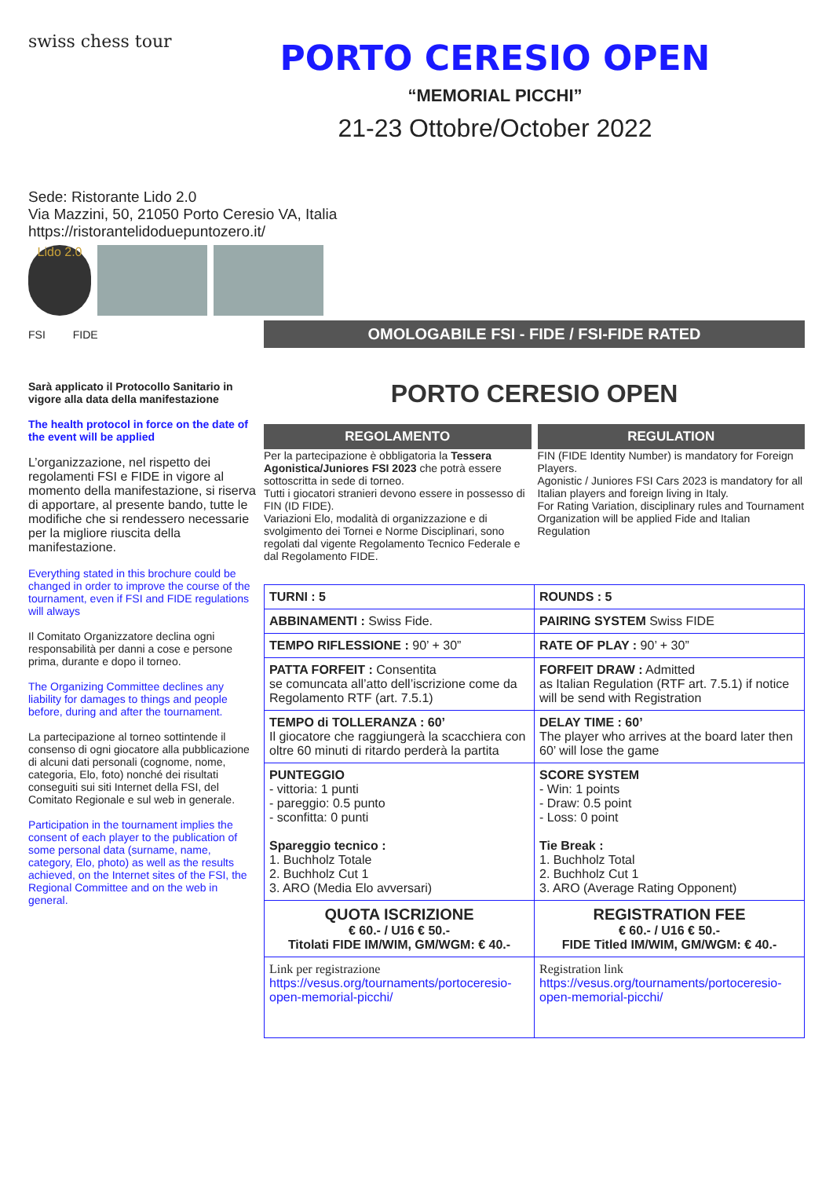swiss chess tour
PORTO CERESIO OPEN
“MEMORIAL PICCHI”
21-23 Ottobre/October 2022
Sede: Ristorante Lido 2.0
Via Mazzini, 50, 21050 Porto Ceresio VA, Italia
https://ristorantelidoduepuntozero.it/
Lido 2.0
FSI FIDE
Sarà applicato il Protocollo Sanitario in vigore alla data della manifestazione
The health protocol in force on the date of the event will be applied
L’organizzazione, nel rispetto dei regolamenti FSI e FIDE in vigore al momento della manifestazione, si riserva di apportare, al presente bando, tutte le modifiche che si rendessero necessarie per la migliore riuscita della manifestazione.
Everything stated in this brochure could be changed in order to improve the course of the tournament, even if FSI and FIDE regulations will always
Il Comitato Organizzatore declina ogni responsabilità per danni a cose e persone prima, durante e dopo il torneo.
The Organizing Committee declines any liability for damages to things and people before, during and after the tournament.
La partecipazione al torneo sottintende il consenso di ogni giocatore alla pubblicazione di alcuni dati personali (cognome, nome, categoria, Elo, foto) nonché dei risultati conseguiti sui siti Internet della FSI, del Comitato Regionale e sul web in generale.
Participation in the tournament implies the consent of each player to the publication of some personal data (surname, name, category, Elo, photo) as well as the results achieved, on the Internet sites of the FSI, the Regional Committee and on the web in general.
OMOLOGABILE FSI - FIDE / FSI-FIDE RATED
PORTO CERESIO OPEN
REGOLAMENTO
Per la partecipazione è obbligatoria la Tessera Agonistica/Juniores FSI 2023 che potrà essere sottoscritta in sede di torneo.
Tutti i giocatori stranieri devono essere in possesso di FIN (ID FIDE).
Variazioni Elo, modalità di organizzazione e di svolgimento dei Tornei e Norme Disciplinari, sono regolati dal vigente Regolamento Tecnico Federale e dal Regolamento FIDE.
REGULATION
FIN (FIDE Identity Number) is mandatory for Foreign Players.
Agonistic / Juniores FSI Cars 2023 is mandatory for all Italian players and foreign living in Italy.
For Rating Variation, disciplinary rules and Tournament Organization will be applied Fide and Italian Regulation
| TURNI : 5 | ROUNDS : 5 |
| ABBINAMENTI : Swiss Fide. | PAIRING SYSTEM Swiss FIDE |
| TEMPO RIFLESSIONE : 90’ + 30” | RATE OF PLAY : 90’ + 30” |
| PATTA FORFEIT : Consentita se comuncata all’atto dell’iscrizione come da Regolamento RTF (art. 7.5.1) | FORFEIT DRAW : Admitted as Italian Regulation (RTF art. 7.5.1) if notice will be send with Registration |
| TEMPO di TOLLERANZA : 60’ Il giocatore che raggiungerà la scacchiera con oltre 60 minuti di ritardo perderà la partita | DELAY TIME : 60’ The player who arrives at the board later then 60’ will lose the game |
| PUNTEGGIO - vittoria: 1 punti - pareggio: 0.5 punto - sconfitta: 0 punti Spareggio tecnico : 1. Buchholz Totale 2. Buchholz Cut 1 3. ARO (Media Elo avversari) | SCORE SYSTEM - Win: 1 points - Draw: 0.5 point - Loss: 0 point Tie Break : 1. Buchholz Total 2. Buchholz Cut 1 3. ARO (Average Rating Opponent) |
| QUOTA ISCRIZIONE € 60.- / U16 € 50.- Titolati FIDE IM/WIM, GM/WGM: € 40.- | REGISTRATION FEE € 60.- / U16 € 50.- FIDE Titled IM/WIM, GM/WGM: € 40.- |
| Link per registrazione https://vesus.org/tournaments/portoceresio-open-memorial-picchi/ | Registration link https://vesus.org/tournaments/portoceresio-open-memorial-picchi/ |